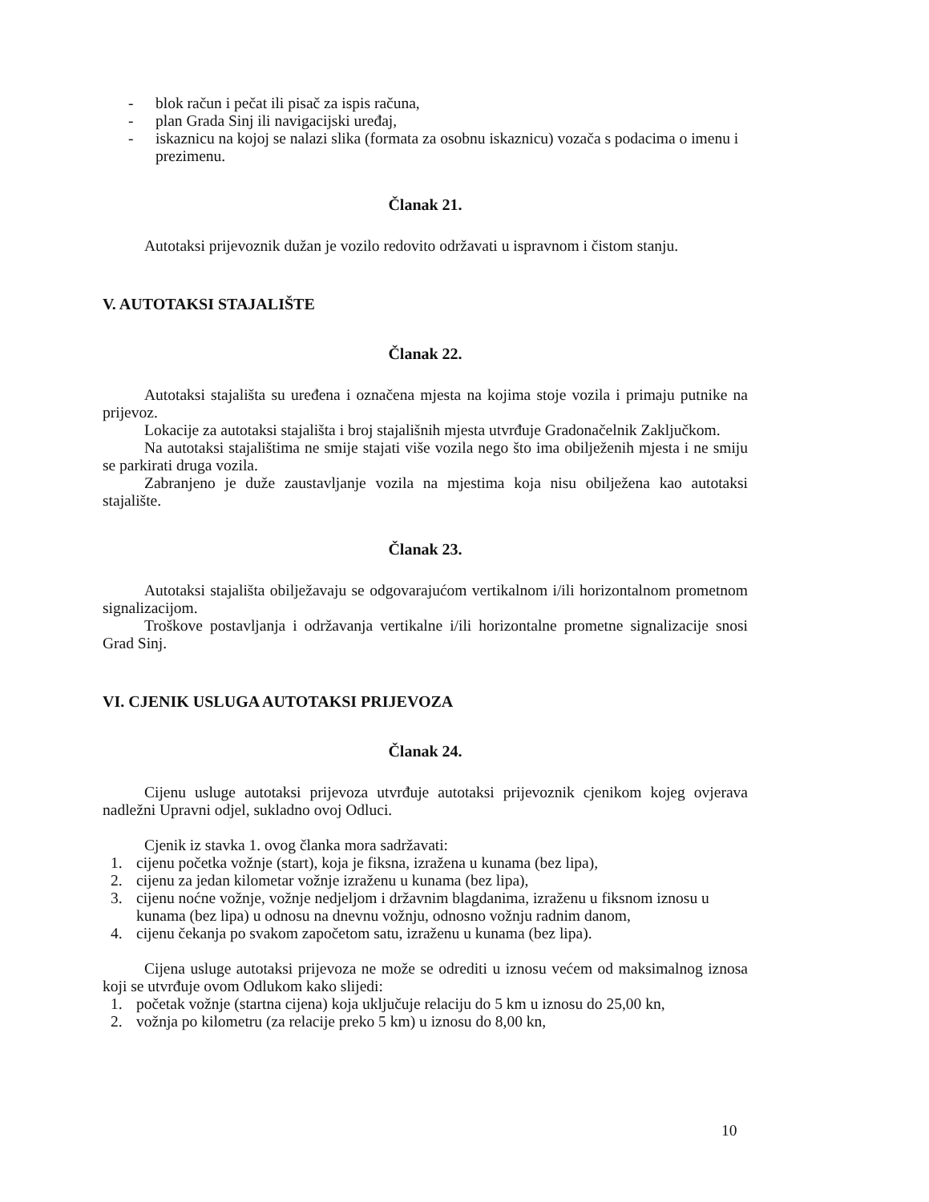- blok račun i pečat ili pisač za ispis računa,
- plan Grada Sinj ili navigacijski uređaj,
- iskaznicu na kojoj se nalazi slika (formata za osobnu iskaznicu) vozača s podacima o imenu i prezimenu.
Članak 21.
Autotaksi prijevoznik dužan je vozilo redovito održavati u ispravnom i čistom stanju.
V. AUTOTAKSI STAJALIŠTE
Članak 22.
Autotaksi stajališta su uređena i označena mjesta na kojima stoje vozila i primaju putnike na prijevoz.
Lokacije za autotaksi stajališta i broj stajališnih mjesta utvrđuje Gradonačelnik Zaključkom.
Na autotaksi stajalištima ne smije stajati više vozila nego što ima obilježenih mjesta i ne smiju se parkirati druga vozila.
Zabranjeno je duže zaustavljanje vozila na mjestima koja nisu obilježena kao autotaksi stajalište.
Članak 23.
Autotaksi stajališta obilježavaju se odgovarajućom vertikalnom i/ili horizontalnom prometnom signalizacijom.
Troškove postavljanja i održavanja vertikalne i/ili horizontalne prometne signalizacije snosi Grad Sinj.
VI. CJENIK USLUGA AUTOTAKSI PRIJEVOZA
Članak 24.
Cijenu usluge autotaksi prijevoza utvrđuje autotaksi prijevoznik cjenikom kojeg ovjerava nadležni Upravni odjel, sukladno ovoj Odluci.
Cjenik iz stavka 1. ovog članka mora sadržavati:
1. cijenu početka vožnje (start), koja je fiksna, izražena u kunama (bez lipa),
2. cijenu za jedan kilometar vožnje izraženu u kunama (bez lipa),
3. cijenu noćne vožnje, vožnje nedjeljom i državnim blagdanima, izraženu u fiksnom iznosu u kunama (bez lipa) u odnosu na dnevnu vožnju, odnosno vožnju radnim danom,
4. cijenu čekanja po svakom započetom satu, izraženu u kunama (bez lipa).
Cijena usluge autotaksi prijevoza ne može se odrediti u iznosu većem od maksimalnog iznosa koji se utvrđuje ovom Odlukom kako slijedi:
1. početak vožnje (startna cijena) koja uključuje relaciju do 5 km u iznosu do 25,00 kn,
2. vožnja po kilometru (za relacije preko 5 km) u iznosu do 8,00 kn,
10